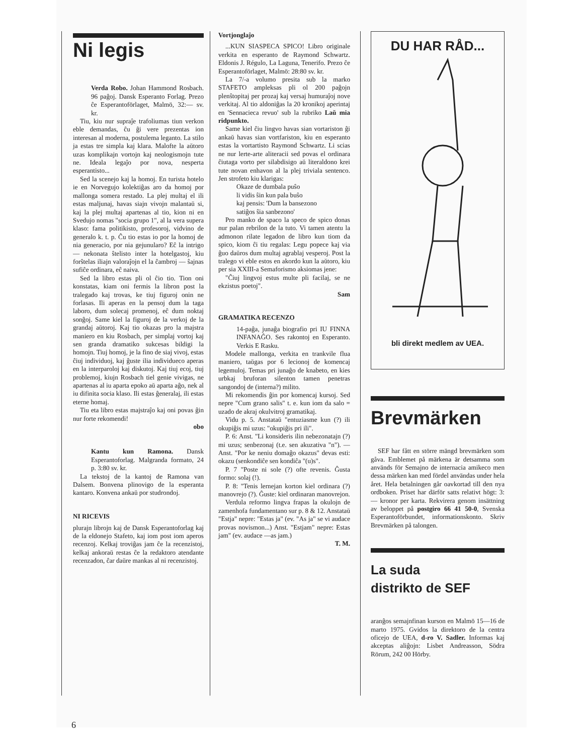Ni legis
Verda Robo. Johan Hammond Rosbach. 96 paĝoj. Dansk Esperanto Forlag. Prezo ĉe Esperantoförlaget, Malmö, 32:— sv. kr.
Tiu, kiu nur supraĵe trafoliumas tiun verkon eble demandas, ĉu ĝi vere prezentas ion interesan al moderna, postulema leganto. La stilo ja estas tre simpla kaj klara. Malofte la aŭtoro uzas komplikajn vortojn kaj neologismojn tute ne. Ideala legaĵo por nova, nesperta esperantisto...
Sed la scenejo kaj la homoj. En turista hotelo ie en Norvegujo kolektiĝas aro da homoj por mallonga somera restado. La plej multaj el ili estas maljunaj, havas siajn vivojn malantaŭ si, kaj la plej multaj apartenas al tio, kion ni en Svedujo nomas "socia grupo 1", al la vera supera klaso: fama politikisto, profesoroj, vidvino de generalo k. t. p. Ĉu tio estas io por la homoj de nia generacio, por nia gejunularo? Eĉ la intrigo — nekonata ŝtelisto inter la hotelgastoj, kiu forŝtelas iliajn valoraĵojn el la ĉambroj — ŝajnas sufiĉe ordinara, eĉ naiva.
Sed la libro estas pli ol ĉio tio. Tion oni konstatas, kiam oni fermis la libron post la tralegado kaj trovas, ke tiuj figuroj onin ne forlasas. Ili aperas en la pensoj dum la taga laboro, dum solecaj promenoj, eĉ dum noktaj sonĝoj. Same kiel la figuroj de la verkoj de la grandaj aŭtoroj. Kaj tio okazas pro la majstra maniero en kiu Rosbach, per simplaj vortoj kaj sen granda dramatiko sukcesas bildigi la homojn. Tiuj homoj, je la fino de siaj vivoj, estas ĉiuj individuoj, kaj ĝuste ilia individueco aperas en la interparoloj kaj diskutoj. Kaj tiuj ecoj, tiuj problemoj, kiujn Rosbach tiel genie vivigas, ne apartenas al iu aparta epoko aŭ aparta aĝo, nek al iu difinita socia klaso. Ili estas ĝeneralaj, ili estas eterne homaj.
Tiu eta libro estas majstraĵo kaj oni povas ĝin nur forte rekomendi!
obo
Kantu kun Ramona. Dansk Esperantoforlag. Malgranda formato, 24 p. 3:80 sv. kr.
La tekstoj de la kantoj de Ramona van Dalsem. Bonvena plinovigo de la esperanta kantaro. Konvena ankaŭ por studrondoj.
NI RICEVIS
plurajn librojn kaj de Dansk Esperantoforlag kaj de la eldonejo Stafeto, kaj iom post iom aperos recenzoj. Kelkaj troviĝas jam ĉe la recenzistoj, kelkaj ankoraŭ restas ĉe la redaktoro atendante recenzadon, ĉar daŭre mankas al ni recenzistoj.
Vortjonglaĵo
...KUN SIASPECA SPICO! Libro originale verkita en esperanto de Raymond Schwartz. Eldonis J. Régulo, La Laguna, Tenerifo. Prezo ĉe Esperantoförlaget, Malmö: 28:80 sv. kr.
La 7/-a volumo presita sub la marko STAFETO ampleksas pli ol 200 paĝojn plenŝtopitaj per prozaj kaj versaj humuraĵoj nove verkitaj. Al tio aldoniĝas la 20 kronikoj aperintaj en 'Sennacieca revuo' sub la rubriko Laŭ mia ridpunkto.
Same kiel ĉiu lingvo havas sian vortariston ĝi ankaŭ havas sian vortfariston, kiu en esperanto estas la vortartisto Raymond Schwartz. Li scias ne nur lerte-arte aliteracii sed povas el ordinara ĉiutaga vorto per silabdisigo aŭ literaldono krei tute novan enhavon al la plej triviala sentenco. Jen strofeto kiu klarigas:
Okaze de dumbala puŝo
li vidis ŝin kun pala buŝo
kaj pensis: 'Dum la bansezono
satiĝos ŝia sanbezono'
Pro manko de spaco la speco de spico donas nur palan rebrilon de la tuto. Vi tamen atentu la admonon rilate legadon de libro kun tiom da spico, kiom ĉi tiu regalas: Legu popece kaj via ĝuo daŭros dum multaj agrablaj vesperoj. Post la tralego vi eble estos en akordo kun la aŭtoro, kiu per sia XXIII-a Semaforismo aksiomas jene:
"Ĉiuj lingvoj estus multe pli facilaj, se ne ekzistus poetoj".
Sam
GRAMATIKA RECENZO
14-paĝa, junaĝa biografio pri IU FINNA INFANAĜO. Ses rakontoj en Esperanto. Verkis E Rasku.
Modele mallonga, verkita en trankvile flua maniero, taŭgas por 6 lecionoj de komencaj legemuloj. Temas pri junaĝo de knabeto, en kies urbkaj bruforan silenton tamen penetras sangondoj de (interna?) milito.
Mi rekomendis ĝin por komencaj kursoj. Sed nepre "Cum grano salis" t. e. kun iom da salo = uzado de akraj okulvitroj gramatikaj.
Vidu p. 5. Anstataŭ "entuziasme kun (?) ili okupiĝis mi uzus: "okupiĝis pri ili".
P. 6: Anst. "Li konsideris ilin nebezonatajn (?) mi uzus; senbezonaj (t.e. sen akuzativa "n"). — Anst. "Por ke neniu domaĝo okazus" devas esti: okazu (senkondiĉe sen kondiĉa "(u)s".
P. 7 "Poste ni sole (?) ofte revenis. Ĝusta formo: solaj (!).
P. 8: "Tenis lernejan korton kiel ordinara (?) manovrejo (?). Ĝuste: kiel ordinaran manovrejon.
Verdula reformo lingva frapas la okulojn de zamenhofa fundamentano sur p. 8 & 12. Anstataŭ "Estja" nepre: "Estas ja" (ev. "As ja" se vi audace provas novismon...) Anst. "Estjam" nepre: Estas jam" (ev. audace —as jam.)
T. M.
DU HAR RÅD...
bli direkt medlem av UEA.
Brevmärken
SEF har fått en större mängd brevmärken som gåva. Emblemet på märkena är detsamma som används för Semajno de internacia amikeco men dessa märken kan med fördel användas under hela året. Hela betalningen går oavkortad till den nya ordboken. Priset har därför satts relativt högt: 3:— kronor per karta. Rekvirera genom insättning av beloppet på postgiro 66 41 50-0, Svenska Esperantoförbundet, informationskonto. Skriv Brevmärken på talongen.
La suda
distrikto de SEF
aranĝos semajnfinan kurson en Malmö 15—16 de marto 1975. Gvidos la direktoro de la centra oficejo de UEA, d-ro V. Sadler. Informas kaj akceptas aliĝojn: Lisbet Andreasson, Södra Rörum, 242 00 Hörby.
6